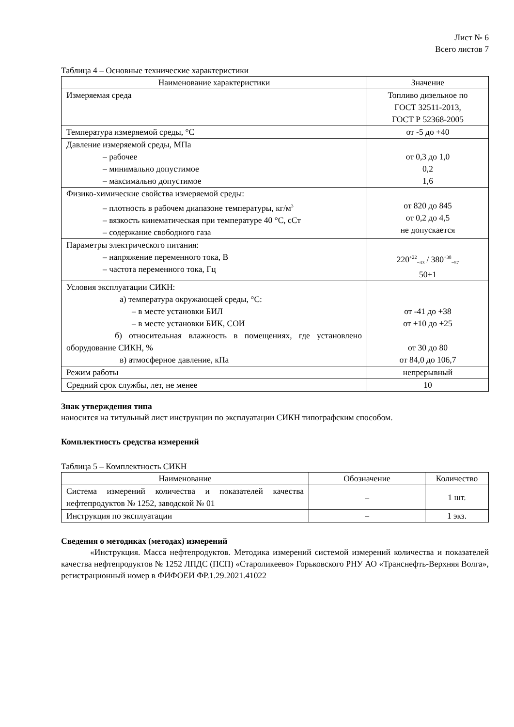Лист № 6
Всего листов 7
Таблица 4 – Основные технические характеристики
| Наименование характеристики | Значение |
| --- | --- |
| Измеряемая среда | Топливо дизельное по ГОСТ 32511-2013, ГОСТ Р 52368-2005 |
| Температура измеряемой среды, °С | от -5 до +40 |
| Давление измеряемой среды, МПа – рабочее – минимально допустимое – максимально допустимое | от 0,3 до 1,0 0,2 1,6 |
| Физико-химические свойства измеряемой среды: – плотность в рабочем диапазоне температуры, кг/м<sup>3</sup> – вязкость кинематическая при температуре 40 °С, сСт – содержание свободного газа | от 820 до 845 от 0,2 до 4,5 не допускается |
| Параметры электрического питания: – напряжение переменного тока, В – частота переменного тока, Гц | 220<sup>+22</sup><sub>−33</sub> / 380<sup>+38</sup><sub>−57</sub> 50±1 |
| Условия эксплуатации СИКН: а) температура окружающей среды, °С: – в месте установки БИЛ – в месте установки БИК, СОИ б) относительная влажность в помещениях, где установлено оборудование СИКН, % в) атмосферное давление, кПа | от -41 до +38 от +10 до +25 от 30 до 80 от 84,0 до 106,7 |
| Режим работы | непрерывный |
| Средний срок службы, лет, не менее | 10 |
Знак утверждения типа
наносится на титульный лист инструкции по эксплуатации СИКН типографским способом.
Комплектность средства измерений
Таблица 5 – Комплектность СИКН
| Наименование | Обозначение | Количество |
| --- | --- | --- |
| Система измерений количества и показателей качества нефтепродуктов № 1252, заводской № 01 | – | 1 шт. |
| Инструкция по эксплуатации | – | 1 экз. |
Сведения о методиках (методах) измерений
«Инструкция. Масса нефтепродуктов. Методика измерений системой измерений количества и показателей качества нефтепродуктов № 1252 ЛПДС (ПСП) «Староликеево» Горьковского РНУ АО «Транснефть-Верхняя Волга», регистрационный номер в ФИФОЕИ ФР.1.29.2021.41022